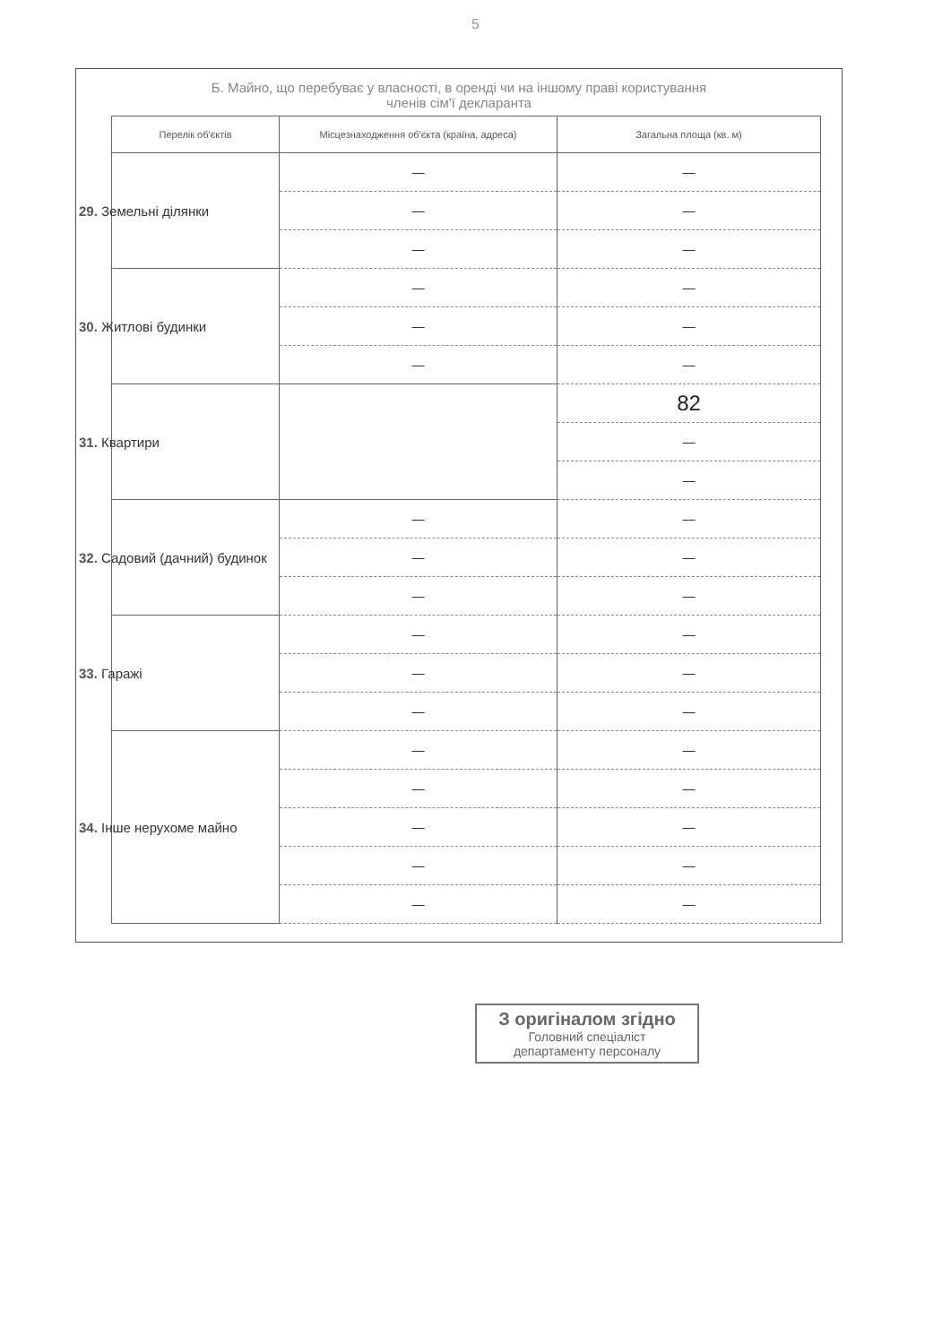5
Б. Майно, що перебуває у власності, в оренді чи на іншому праві користування
членів сім'ї декларанта
| Перелік об'єктів | Місцезнаходження об'єкта (країна, адреса) | Загальна площа (кв. м) |
| --- | --- | --- |
| 29. Земельні ділянки | — | — |
| | — | — |
| | — | — |
| 30. Житлові будинки | — | — |
| | — | — |
| | — | — |
| 31. Квартири | | 82 |
| | | — |
| | | — |
| 32. Садовий (дачний) будинок | — | — |
| | — | — |
| | — | — |
| 33. Гаражі | — | — |
| | — | — |
| | — | — |
| 34. Інше нерухоме майно | — | — |
| | — | — |
| | — | — |
| | — | — |
| | — | — |
З оригіналом згідно
Головний спеціаліст
департаменту персоналу